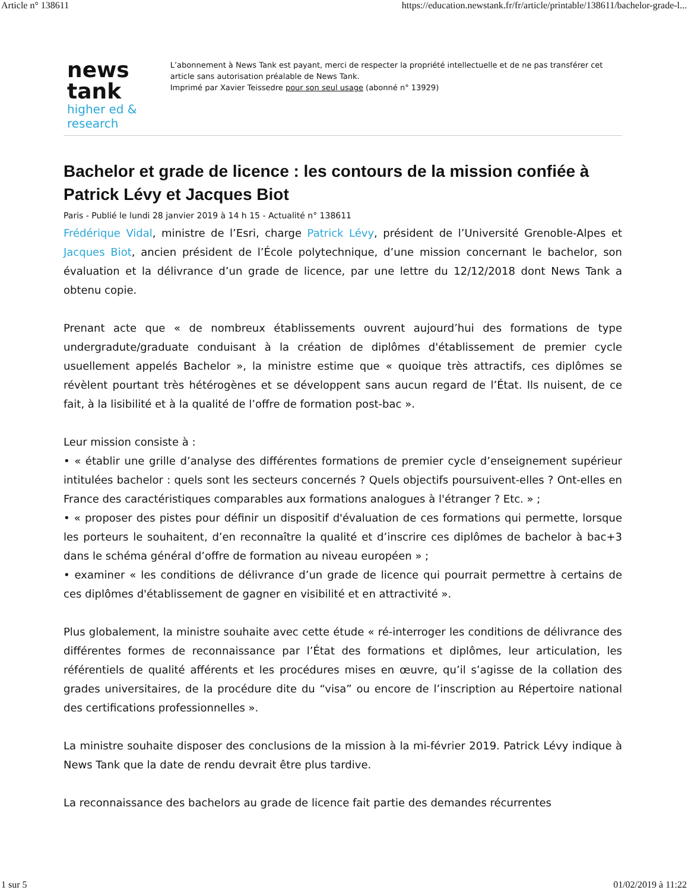Article n° 138611 https://education.newstank.fr/fr/article/printable/138611/bachelor-grade-l...
news tank
higher ed & research
L’abonnement à News Tank est payant, merci de respecter la propriété intellectuelle et de ne pas transférer cet article sans autorisation préalable de News Tank.
Imprimé par Xavier Teissedre pour son seul usage (abonné n° 13929)
Bachelor et grade de licence : les contours de la mission confiée à Patrick Lévy et Jacques Biot
Paris - Publié le lundi 28 janvier 2019 à 14 h 15 - Actualité n° 138611
Frédérique Vidal, ministre de l’Esri, charge Patrick Lévy, président de l’Université Grenoble-Alpes et Jacques Biot, ancien président de l’École polytechnique, d’une mission concernant le bachelor, son évaluation et la délivrance d’un grade de licence, par une lettre du 12/12/2018 dont News Tank a obtenu copie.
Prenant acte que « de nombreux établissements ouvrent aujourd’hui des formations de type undergradute/graduate conduisant à la création de diplômes d'établissement de premier cycle usuellement appelés Bachelor », la ministre estime que « quoique très attractifs, ces diplômes se révèlent pourtant très hétérogènes et se développent sans aucun regard de l’État. Ils nuisent, de ce fait, à la lisibilité et à la qualité de l’offre de formation post-bac ».
Leur mission consiste à :
• « établir une grille d’analyse des différentes formations de premier cycle d’enseignement supérieur intitulées bachelor : quels sont les secteurs concernés ? Quels objectifs poursuivent-elles ? Ont-elles en France des caractéristiques comparables aux formations analogues à l'étranger ? Etc. » ;
• « proposer des pistes pour définir un dispositif d'évaluation de ces formations qui permette, lorsque les porteurs le souhaitent, d’en reconnaître la qualité et d’inscrire ces diplômes de bachelor à bac+3 dans le schéma général d’offre de formation au niveau européen » ;
• examiner « les conditions de délivrance d’un grade de licence qui pourrait permettre à certains de ces diplômes d'établissement de gagner en visibilité et en attractivité ».
Plus globalement, la ministre souhaite avec cette étude « ré-interroger les conditions de délivrance des différentes formes de reconnaissance par l’État des formations et diplômes, leur articulation, les référentiels de qualité afférents et les procédures mises en œuvre, qu’il s’agisse de la collation des grades universitaires, de la procédure dite du “visa” ou encore de l’inscription au Répertoire national des certifications professionnelles ».
La ministre souhaite disposer des conclusions de la mission à la mi-février 2019. Patrick Lévy indique à News Tank que la date de rendu devrait être plus tardive.
La reconnaissance des bachelors au grade de licence fait partie des demandes récurrentes
1 sur 5 01/02/2019 à 11:22